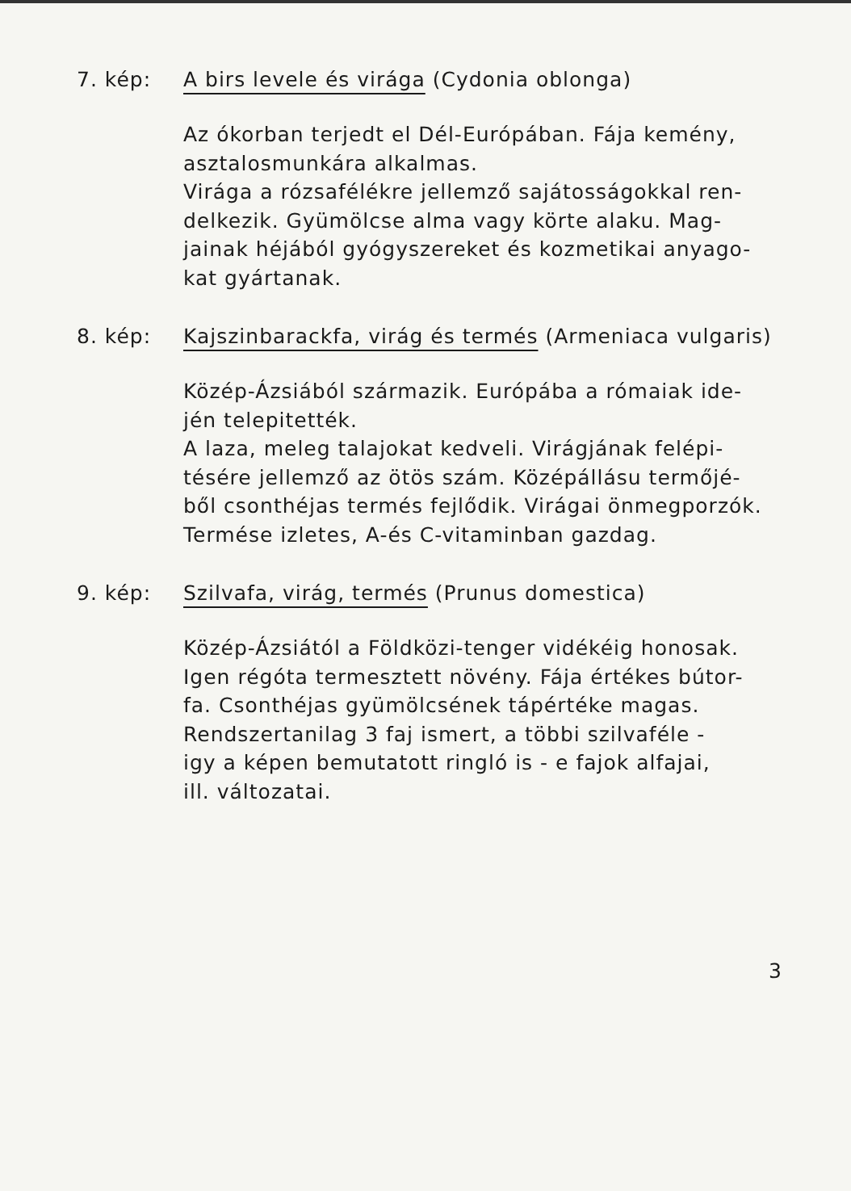7. kép: A birs levele és virága (Cydonia oblonga)
Az ókorban terjedt el Dél-Európában. Fája kemény,
asztalosmunkára alkalmas.
Virága a rózsafélékre jellemző sajátosságokkal ren-
delkezik. Gyümölcse alma vagy körte alaku. Mag-
jainak héjából gyógyszereket és kozmetikai anyago-
kat gyártanak.
8. kép: Kajszinbarackfa, virág és termés (Armeniaca vulgaris)
Közép-Ázsiából származik. Európába a rómaiak ide-
jén telepitették.
A laza, meleg talajokat kedveli. Virágjának felépi-
tésére jellemző az ötös szám. Középállásu termőjé-
ből csonthéjas termés fejlődik. Virágai önmegporzók.
Termése izletes, A-és C-vitaminban gazdag.
9. kép: Szilvafa, virág, termés (Prunus domestica)
Közép-Ázsiától a Földközi-tenger vidékéig honosak.
Igen régóta termesztett növény. Fája értékes bútor-
fa. Csonthéjas gyümölcsének tápértéke magas.
Rendszertanilag 3 faj ismert, a többi szilvaféle -
igy a képen bemutatott ringló is - e fajok alfajai,
ill. változatai.
3